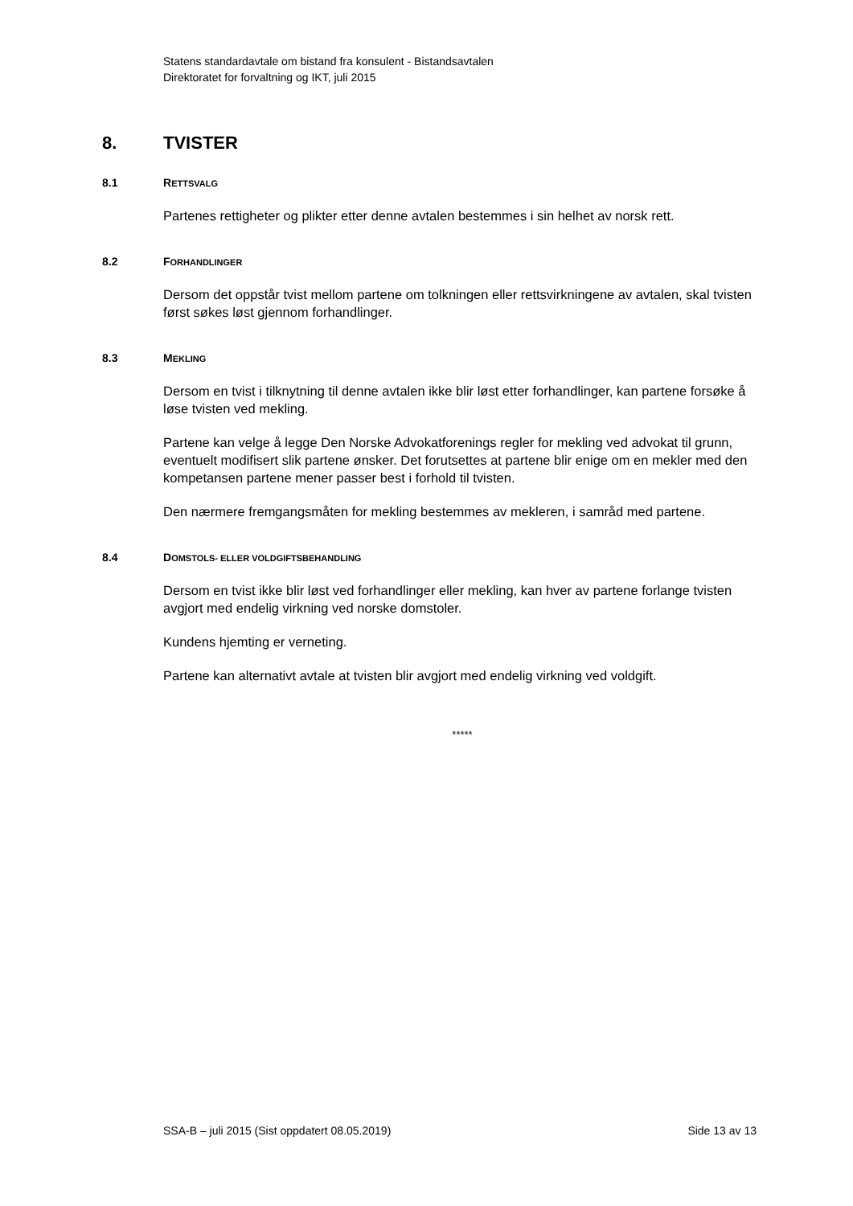Statens standardavtale om bistand fra konsulent - Bistandsavtalen
Direktoratet for forvaltning og IKT, juli 2015
8. TVISTER
8.1 RETTSVALG
Partenes rettigheter og plikter etter denne avtalen bestemmes i sin helhet av norsk rett.
8.2 FORHANDLINGER
Dersom det oppstår tvist mellom partene om tolkningen eller rettsvirkningene av avtalen, skal tvisten først søkes løst gjennom forhandlinger.
8.3 MEKLING
Dersom en tvist i tilknytning til denne avtalen ikke blir løst etter forhandlinger, kan partene forsøke å løse tvisten ved mekling.
Partene kan velge å legge Den Norske Advokatforenings regler for mekling ved advokat til grunn, eventuelt modifisert slik partene ønsker. Det forutsettes at partene blir enige om en mekler med den kompetansen partene mener passer best i forhold til tvisten.
Den nærmere fremgangsmåten for mekling bestemmes av mekleren, i samråd med partene.
8.4 DOMSTOLS- ELLER VOLDGIFTSBEHANDLING
Dersom en tvist ikke blir løst ved forhandlinger eller mekling, kan hver av partene forlange tvisten avgjort med endelig virkning ved norske domstoler.
Kundens hjemting er verneting.
Partene kan alternativt avtale at tvisten blir avgjort med endelig virkning ved voldgift.
*****
SSA-B – juli 2015 (Sist oppdatert 08.05.2019) Side 13 av 13